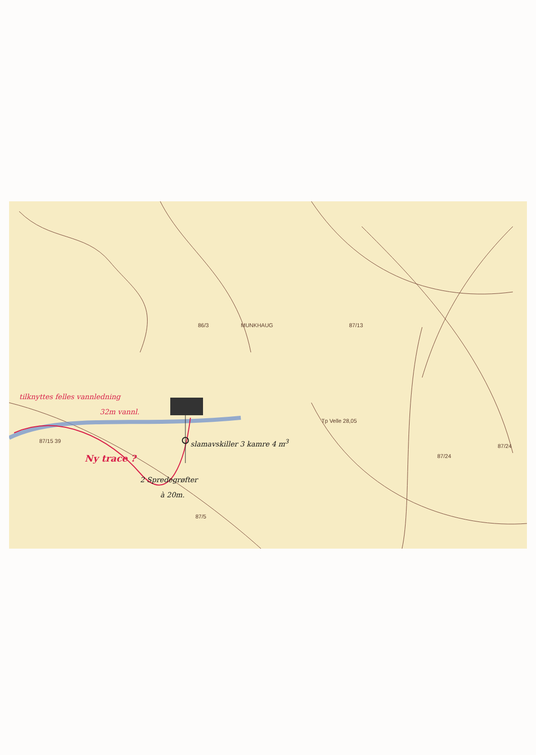MUNKHAUG
86/3 87/13
Tp Velle 28,05
87/24
87/24
87/15 39
87/5
tilknyttes felles vannledning
32m vannl.
Ny trace ?
slamavskiller 3 kamre 4 m<sup>3</sup>
2 Spredegrøfter
à 20m.